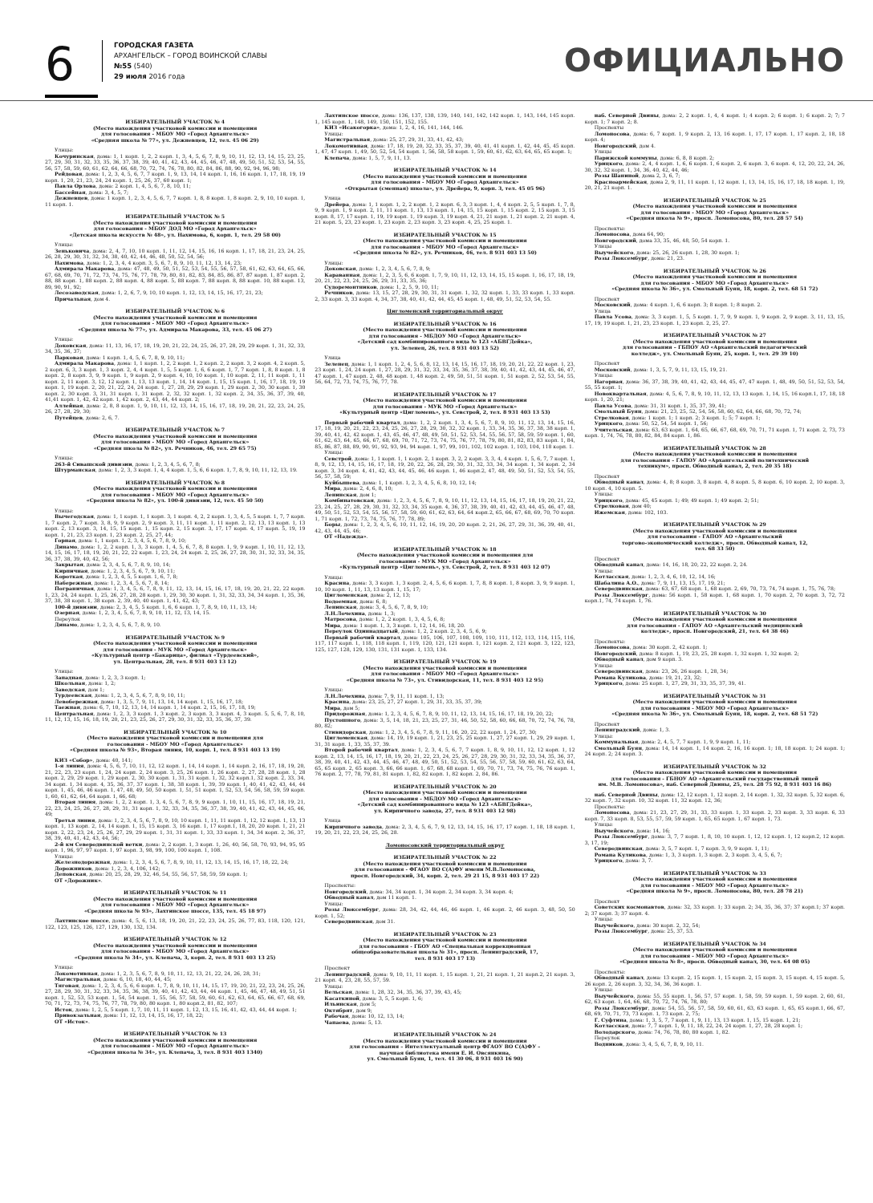6
ГОРОДСКАЯ ГАЗЕТА
АРХАНГЕЛЬСК – ГОРОД ВОИНСКОЙ СЛАВЫ
№55 (540)
29 июля 2016 года
ОФИЦИАЛЬНО
ИЗБИРАТЕЛЬНЫЙ УЧАСТОК № 4
(Место нахождения участковой комиссии и помещения
для голосования - МБОУ МО «Город Архангельск»
«Средняя школа № 77», ул. Дежневцев, 12, тел. 45 06 29)
Улицы:
Кочуринская, дома: 1, 1 корп. 1, 2, 2 корп. 1, 3, 4, 5, 6, 7, 8, 9, 10, 11, 12, 13, 14, 15, 23, 25, 27, 29, 30, 31, 32, 33, 35, 36, 37, 38, 39, 40, 41, 42, 43, 44, 45, 46, 47, 48, 49, 50, 51, 52, 53, 54, 55, 56, 57, 58, 59, 60, 61, 62, 64, 66, 68, 70, 72, 74, 76, 78, 80, 82, 84, 86, 88, 90, 92, 94, 96, 98;
Рейдовая, дома: 1, 2, 3, 4, 5, 6, 7, 7 корп. 1, 9, 13, 14, 14 корп. 1, 16, 16 корп. 1, 17, 18, 19, 19 корп. 1, 20, 21, 23, 24, 24 корп. 1, 25, 26, 37, 60 корп. 1;
Павла Орлова, дома: 2 корп. 1, 4, 5, 6, 7, 8, 10, 11;
Бассейная, дома: 3, 4, 5, 7;
Дежневцев, дома: 1 корп. 1, 2, 3, 4, 5, 6, 7, 7 корп. 1, 8, 8 корп. 1, 8 корп. 2, 9, 10, 10 корп. 1, 11 корп. 1.
ИЗБИРАТЕЛЬНЫЙ УЧАСТОК № 5
(Место нахождения участковой комиссии и помещения
для голосования - МБОУ ДОД МО «Город Архангельск»
«Детская школа искусств № 48», ул. Нахимова, 6, корп. 1, тел. 29 58 00)
Улицы:
Зеньковича, дома: 2, 4, 7, 10, 10 корп. 1, 11, 12, 14, 15, 16, 16 корп. 1, 17, 18, 21, 23, 24, 25, 26, 28, 29, 30, 31, 32, 34, 38, 40, 42, 44, 46, 48, 50, 52, 54, 56;
Нахимова, дома: 1, 2, 3, 4, 4 корп. 3, 5, 6, 7, 8, 9, 10, 11, 12, 13, 14, 23;
Адмирала Макарова, дома: 47, 48, 49, 50, 51, 52, 53, 54, 55, 56, 57, 58, 61, 62, 63, 64, 65, 66, 67, 68, 69, 70, 71, 72, 73, 74, 75, 76, 77, 78, 79, 80, 81, 82, 83, 84, 85, 86, 87, 87 корп. 1, 87 корп. 2, 88, 88 корп. 1, 88 корп. 2, 88 корп. 4, 88 корп. 5, 88 корп. 7, 88 корп. 8, 88 корп. 10, 88 корп. 13, 89, 90, 91, 92;
Лесозаводская, дома: 1, 2, 6, 7, 9, 10, 10 корп. 1, 12, 13, 14, 15, 16, 17, 21, 23;
Причальная, дом 4.
ИЗБИРАТЕЛЬНЫЙ УЧАСТОК № 6
(Место нахождения участковой комиссии и помещения
для голосования - МБОУ МО «Город Архангельск»
«Средняя школа № 77», ул. Адмирала Макарова, 33, тел. 45 06 27)
Улицы:
Доковская, дома: 11, 13, 16, 17, 18, 19, 20, 21, 22, 24, 25, 26, 27, 28, 29, 29 корп. 1, 31, 32, 33, 34, 35, 36, 37;
Парковая, дома: 1 корп. 1, 4, 5, 6, 7, 8, 9, 10, 11;
Адмирала Макарова, дома: 1, 1 корп. 1, 2, 2 корп. 1, 2 корп. 2, 2 корп. 3, 2 корп. 4, 2 корп. 5, 2 корп. 6, 3, 3 корп. 1, 3 корп. 2, 4, 4 корп. 1, 5, 5 корп. 1, 6, 6 корп. 1, 7, 7 корп. 1, 8, 8 корп. 1, 8 корп. 2, 8 корп. 3, 9, 9 корп. 1, 9 корп. 2, 9 корп. 4, 10, 10 корп. 1, 10 корп. 2, 11, 11 корп. 1, 11 корп. 2, 11 корп. 3, 12, 12 корп. 1, 13, 13 корп. 1, 14, 14 корп. 1, 15, 15 корп. 1, 16, 17, 18, 19, 19 корп. 1, 19 корп. 2, 20, 21, 22, 24, 24 корп. 1, 27, 28, 29, 29 корп. 1, 29 корп. 2, 30, 30 корп. 1, 30 корп. 2, 30 корп. 3, 31, 31 корп. 1, 31 корп. 2, 32, 32 корп. 1, 32 корп. 2, 34, 35, 36, 37, 39, 40, 41,41 корп. 1, 42, 42 корп. 1, 42 корп. 2, 43, 44, 44 корп. 2;
Аллейная, дома: 2, 8, 8 корп. 1, 9, 10, 11, 12, 13, 14, 15, 16, 17, 18, 19, 20, 21, 22, 23, 24, 25, 26, 27, 28, 29, 30;
Путейцев, дома: 2, 6, 7.
ИЗБИРАТЕЛЬНЫЙ УЧАСТОК № 7
(Место нахождения участковой комиссии и помещения
для голосования - МБОУ МО «Город Архангельск»
«Средняя школа № 82», ул. Речников, 46, тел. 29 65 75)
Улицы:
263-й Сивашской дивизии, дома: 1, 2, 3, 4, 5, 6, 7, 8;
Штурманская, дома: 1, 2, 3, 3 корп. 1, 4, 4 корп. 1, 5, 6, 6 корп. 1, 7, 8, 9, 10, 11, 12, 13, 19.
ИЗБИРАТЕЛЬНЫЙ УЧАСТОК № 8
(Место нахождения участковой комиссии и помещения
для голосования - МБОУ МО «Город Архангельск»
«Средняя школа № 82», ул. 100-й дивизии, 12, тел. 45 50 50)
Улицы:
Вычегодская, дома: 1, 1 корп. 1, 1 корп. 3, 1 корп. 4, 2, 2 корп. 1, 3, 4, 5, 5 корп. 1, 7, 7 корп. 1, 7 корп. 2, 7 корп. 3, 8, 9, 9 корп. 2, 9 корп. 3, 11, 11 корп. 1, 11 корп. 2, 12, 13, 13 корп. 1, 13 корп. 2, 13 корп. 3, 14, 15, 15 корп. 1, 15 корп. 2, 15 корп. 3, 17, 17 корп. 4, 17 корп. 5, 19, 19 корп. 1, 21, 23, 23 корп. 1, 23 корп. 2, 25, 27, 44;
Горная, дома: 1, 1 корп. 1, 2, 3, 4, 5, 6, 7, 8, 9, 10;
Динамо, дома: 1, 2, 2 корп. 1, 3, 3 корп. 1, 4, 5, 6, 7, 8, 8 корп. 1, 9, 9 корп. 1, 10, 11, 12, 13, 14, 15, 16, 17, 18, 19, 20, 21, 22, 22 корп. 1, 23, 24, 24 корп. 2, 25, 26, 27, 28, 30, 31, 32, 33, 34, 35, 36, 37, 38, 39, 40, 42, 56;
Закрытая, дома: 2, 3, 4, 5, 6, 7, 8, 9, 10, 14;
Кирпичная, дома: 1, 2, 3, 4, 5, 6, 7, 9, 10, 11;
Короткая, дома: 1, 2, 3, 4, 5, 5 корп. 1, 6, 7, 8;
Набережная, дома: 1, 2, 3, 4, 5, 6, 7, 8, 14;
Пограничная, дома: 1, 3, 4, 5, 6, 7, 8, 9, 11, 12, 13, 14, 15, 16, 17, 18, 19, 20, 21, 22, 22 корп. 1, 23, 24, 24 корп. 1, 25, 26, 27, 28, 28 корп. 1, 29, 30, 30 корп. 1, 31, 32, 33, 34, 34 корп. 1, 35, 36, 37, 38, 38 корп. 1, 38 корп. 2, 39, 40, 40 корп. 1, 41, 42, 43;
100-й дивизии, дома: 2, 3, 4, 5, 5 корп. 1, 6, 6 корп. 1, 7, 8, 9, 10, 11, 13, 14;
Озерная, дома: 1, 2, 3, 4, 5, 6, 7, 8, 9, 10, 11, 12, 13, 14, 15.
Переулок
Динамо, дома: 1, 2, 3, 4, 5, 6, 7, 8, 9, 10.
ИЗБИРАТЕЛЬНЫЙ УЧАСТОК № 9
(Место нахождения участковой комиссии и помещения
для голосования - МУК МО «Город Архангельск»
«Культурный центр «Бакарица», филиал «Турдеевский»,
ул. Центральная, 28, тел. 8 931 403 13 12)
Улицы:
Западная, дома: 1, 2, 3, 3 корп. 1;
Школьная, дома: 1, 2;
Заводская, дом 1;
Турдеевская, дома: 1, 2, 3, 4, 5, 6, 7, 8, 9, 10, 11;
Левобережная, дома: 1, 3, 5, 7, 9, 11, 13, 14, 14 корп. 1, 15, 16, 17, 18;
Таежная, дома: 6, 7, 10, 12, 13, 14, 14 корп. 1, 14 корп. 2, 15, 16, 17, 18, 19;
Центральная, дома: 1, 2, 3, 3 корп. 1, 3 корп. 2, 3 корп. 3, 3 корп. 4, 3 корп. 5, 5, 6, 7, 8, 10, 11, 12, 13, 15, 16, 18, 19, 20, 21, 23, 25, 26, 27, 29, 30, 31, 32, 33, 35, 36, 37, 39.
ИЗБИРАТЕЛЬНЫЙ УЧАСТОК № 10
(Место нахождения участковой комиссии и помещения для
голосования - МБОУ МО «Город Архангельск»
«Средняя школа № 93», Вторая линия, 10, корп. 1, тел. 8 931 403 13 19)
КИЗ «Собор», дома: 40, 141;
1-я линия, дома: 4, 5, 6, 7, 10, 11, 12, 12 корп. 1, 14, 14 корп. 1, 14 корп. 2, 16, 17, 18, 19, 20, 21, 22, 23, 23 корп. 1, 24, 24 корп. 2, 24 корп. 3, 25, 26 корп. 1, 26 корп. 2, 27, 28, 28 корп. 1, 28 корп. 2, 29, 29 корп. 1, 29 корп. 2, 30, 30 корп. 1, 31, 31 корп. 1, 32, 32 корп.1, 32 корп. 2, 33, 34, 34 корп. 1, 34 корп. 4, 35, 36, 37, 37 корп. 1, 38, 38 корп. 1, 39, 39 корп. 1, 40, 41, 42, 43, 44, 44 корп. 1, 45, 46, 46 корп. 1, 47, 48, 49, 50, 50 корп. 1, 51, 51 корп. 1, 52, 53, 54, 56, 58, 59, 59 корп. 1, 60, 61, 62, 64, 64 корп. 1, 66, 68;
Вторая линия, дома: 1, 2, 2 корп. 1, 3, 4, 5, 6, 7, 8, 9, 9 корп. 1, 10, 11, 15, 16, 17, 18, 19, 21, 22, 23, 24, 25, 26, 27, 28, 29, 31, 31 корп. 1, 32, 33, 34, 35, 36, 37, 38, 39, 40, 41, 42, 43, 44, 45, 46, 49;
Третья линия, дома: 1, 2, 3, 4, 5, 6, 7, 8, 9, 10, 10 корп. 1, 11, 11 корп. 1, 12, 12 корп. 1, 13, 13 корп. 1, 13 корп. 2, 14, 14 корп. 1, 15, 15 корп. 3, 16 корп. 1, 17 корп.1, 18, 20, 20 корп. 1, 21, 21 корп. 2, 22, 23, 24, 25, 26, 27, 29, 29 корп. 1, 31, 31 корп. 1, 33, 33 корп. 1, 34, 34 корп. 2, 36, 37, 38, 39, 40, 41, 42, 43, 44, 56;
2-й км Северодвинской ветки, дома: 2, 2 корп. 1, 3 корп. 1, 26, 40, 56, 58, 70, 93, 94, 95, 95 корп. 1, 96, 97, 97 корп. 1, 97 корп. 3, 98, 99, 100, 100 корп. 1, 108.
Улицы:
Железнодорожная, дома: 1, 2, 3, 4, 5, 6, 7, 8, 9, 10, 11, 12, 13, 14, 15, 16, 17, 18, 22, 24;
Дорожников, дома: 1, 2, 3, 4, 106, 142;
Деповская, дома: 20, 25, 28, 29, 32, 46, 54, 55, 56, 57, 58, 59, 59 корп. 1;
ОТ «Дорожник».
ИЗБИРАТЕЛЬНЫЙ УЧАСТОК № 11
(Место нахождения участковой комиссии и помещения
для голосования - МБОУ МО «Город Архангельск»
«Средняя школа № 93», Лахтинское шоссе, 135, тел. 45 18 97)
Лахтинское шоссе, дома: 4, 5, 6, 13, 18, 19, 20, 21, 22, 23, 24, 25, 26, 77, 83, 118, 120, 121, 122, 123, 125, 126, 127, 129, 130, 132, 134.
ИЗБИРАТЕЛЬНЫЙ УЧАСТОК № 12
(Место нахождения участковой комиссии и помещения
для голосования - МБОУ МО «Город Архангельск»
«Средняя школа № 34», ул. Клепача, 3, корп. 2, тел. 8 931 403 13 25)
Улицы:
Локомотивная, дома: 1, 2, 3, 5, 6, 7, 8, 9, 10, 11, 12, 13, 21, 22, 24, 26, 28, 31;
Магистральная, дома: 6, 10, 18, 40, 44, 45;
Тяговая, дома: 1, 2, 3, 4, 5, 6, 6 корп. 1, 7, 8, 9, 10, 11, 14, 15, 17, 19, 20, 21, 22, 23, 24, 25, 26, 27, 28, 29, 30, 31, 32, 33, 34, 35, 36, 38, 39, 40, 41, 42, 43, 44, 44 корп. 1, 45, 46, 47, 48, 49, 51, 51 корп. 1, 52, 53, 53 корп. 1, 54, 54 корп. 1, 55, 56, 57, 58, 59, 60, 61, 62, 63, 64, 65, 66, 67, 68, 69, 70, 71, 72, 73, 74, 75, 76, 77, 78, 79, 80, 80 корп. 1, 80 корп.2, 81, 82, 107;
Исток, дома: 1, 2, 5, 5 корп. 1, 7, 10, 11, 11 корп. 1, 12, 13, 15, 16, 41, 42, 43, 44, 44 корп. 1;
Привокзальная, дома: 11, 12, 13, 14, 15, 16, 17, 18, 22;
ОТ «Исток».
ИЗБИРАТЕЛЬНЫЙ УЧАСТОК № 13
(Место нахождения участковой комиссии и помещения
для голосования - МБОУ МО «Город Архангельск»
«Средняя школа № 34», ул. Клепача, 3, тел. 8 931 403 1340)
Лахтинское шоссе, дома: 136, 137, 138, 139, 140, 141, 142, 142 корп. 1, 143, 144, 145 корп. 1, 145 корп. 1, 148, 149, 150, 151, 152, 155.
КИЗ «Исакогорка», дома: 1, 2, 4, 16, 141, 144, 146.
Улицы:
Магистральная, дома: 25, 27, 29, 31, 33, 41, 42, 43;
Локомотивная, дома: 17, 18, 19, 20, 32, 33, 35, 37, 39, 40, 41, 41 корп. 1, 42, 44, 45, 45 корп. 1, 47, 47 корп. 1, 49, 50, 52, 54, 54 корп. 1, 56, 58, 58 корп. 1, 59, 60, 61, 62, 63, 64, 65, 65 корп. 1;
Клепача, дома: 1, 5, 7, 9, 11, 13.
ИЗБИРАТЕЛЬНЫЙ УЧАСТОК № 14
(Место нахождения участковой комиссии и помещения
для голосования - МБОУ МО «Город Архангельск»
«Открытая (сменная) школа», ул. Дрейера, 9, корп. 3, тел. 45 05 96)
Улица
Дрейера, дома: 1, 1 корп. 1, 2, 2 корп. 1, 2 корп. 6, 3, 3 корп. 1, 4, 4 корп. 2, 5, 5 корп. 1, 7, 8, 9, 9 корп. 1, 9 корп. 2, 11, 11 корп. 1, 13, 13 корп. 1, 14, 15, 15 корп. 1, 15 корп. 2, 15 корп. 3, 15 корп. 8, 17, 17 корп. 1, 19, 19 корп. 1, 19 корп. 3, 19 корп. 4, 21, 21 корп. 1, 21 корп. 2, 21 корп. 4, 21 корп. 5, 23, 23 корп. 1, 23 корп. 2, 23 корп. 3, 23 корп. 4, 25, 25 корп. 1.
ИЗБИРАТЕЛЬНЫЙ УЧАСТОК № 15
(Место нахождения участковой комиссии и помещения
для голосования - МБОУ МО «Город Архангельск»
«Средняя школа № 82», ул. Речников, 46, тел. 8 931 403 13 50)
Улицы:
Доковская, дома: 1, 2, 3, 4, 5, 6, 7, 8, 9;
Караванная, дома: 1, 2, 3, 5, 6, 6 корп. 1, 7, 9, 10, 11, 12, 13, 14, 15, 15 корп. 1, 16, 17, 18, 19, 20, 21, 22, 23, 24, 25, 26, 29, 31, 33, 35, 36;
Судоремонтников, дома: 1, 2, 5, 9, 10, 11;
Речников, дома: 13, 15, 27, 28, 29, 30, 31, 31 корп. 1, 32, 32 корп. 1, 33, 33 корп. 1, 33 корп. 2, 33 корп. 3, 33 корп. 4, 34, 37, 38, 40, 41, 42, 44, 45, 45 корп. 1, 48, 49, 51, 52, 53, 54, 55.
Цигломенский территориальный округ
ИЗБИРАТЕЛЬНЫЙ УЧАСТОК № 16
(Место нахождения участковой комиссии и помещения
для голосования - МБДОУ МО «Город Архангельск»
«Детский сад комбинированного вида № 123 «АБВГДейка»,
ул. Зеленец, 26, тел. 8 931 403 13 52)
Улица
Зеленец, дома: 1, 1 корп. 1, 2, 4, 5, 6, 8, 12, 13, 14, 15, 16, 17, 18, 19, 20, 21, 22, 22 корп. 1, 23, 23 корп. 1, 24, 24 корп. 1, 27, 28, 29, 31, 32, 33, 34, 35, 36, 37, 38, 39, 40, 41, 42, 43, 44, 45, 46, 47, 47 корп. 1, 47 корп. 2, 48, 48 корп. 1, 48 корп. 2, 49, 50, 51, 51 корп. 1, 51 корп. 2, 52, 53, 54, 55, 56, 64, 72, 73, 74, 75, 76, 77, 78.
ИЗБИРАТЕЛЬНЫЙ УЧАСТОК № 17
(Место нахождения участковой комиссии и помещения
для голосования - МУК МО «Город Архангельск»
«Культурный центр «Цигломень», ул. Севстрой, 2, тел. 8 931 403 13 53)
Первый рабочий квартал, дома: 1, 2, 2 корп. 1, 3, 4, 5, 6, 7, 8, 9, 10, 11, 12, 13, 14, 15, 16, 17, 18, 19, 20, 21, 22, 23, 24, 25, 26, 27, 28, 29, 30, 32, 32 корп. 1, 33, 34, 35, 36, 37, 38, 38 корп. 1, 39, 40, 41, 42, 42 корп. 1, 43, 45, 46, 47, 48, 49, 50, 51, 52, 53, 54, 55, 56, 57, 58, 59, 59 корп. 1, 60, 61, 62, 63, 64, 65, 66, 67, 68, 69, 70, 71, 72, 73, 74, 75, 76, 77, 78, 79, 80, 81, 82, 83, 83 корп. 1, 84, 85, 86, 87, 88, 89, 90, 91, 92, 93, 94, 94 корп. 1, 97, 99, 101, 102, 102 корп. 1, 103, 104, 118 корп. 1.
Улицы:
Севстрой, дома: 1, 1 корп. 1, 1 корп. 2, 1 корп. 3, 2, 2 корп. 3, 3, 4, 4 корп. 1, 5, 6, 7, 7 корп. 1, 8, 9, 12, 13, 14, 15, 16, 17, 18, 19, 20, 22, 26, 28, 29, 30, 31, 32, 33, 34, 34 корп. 1, 34 корп. 2, 34 корп. 3, 34 корп. 4, 41, 42, 43, 44, 45, 46, 46 корп. 1, 46 корп.2, 47, 48, 49, 50, 51, 52, 53, 54, 55, 56, 57, 58, 59;
Куйбышева, дома: 1, 1 корп. 1, 2, 3, 4, 5, 6, 8, 10, 12, 14;
Мира, дома: 2, 4, 6, 8, 10;
Ленинская, дом 1;
Комбинатовская, дома: 1, 2, 3, 4, 5, 6, 7, 8, 9, 10, 11, 12, 13, 14, 15, 16, 17, 18, 19, 20, 21, 22, 23, 24, 25, 27, 28, 29, 30, 31, 32, 33, 34, 35 корп. 4, 36, 37, 38, 39, 40, 41, 42, 43, 44, 45, 46, 47, 48, 49, 50, 51, 52, 53, 54, 55, 56, 57, 58, 59, 60, 61, 62, 63, 64, 64 корп.2, 65, 66, 67, 68, 69, 70, 70 корп. 1, 71 корп. 1, 72, 73, 74, 75, 76, 77, 78, 89;
Боры, дома: 1, 2, 3, 4, 5, 6, 10, 11, 12, 16, 19, 20, 20 корп. 2, 21, 26, 27, 29, 31, 36, 39, 40, 41, 42, 43, 44, 45, 46;
ОТ «Надежда».
ИЗБИРАТЕЛЬНЫЙ УЧАСТОК № 18
(Место нахождения участковой комиссии и помещения для
голосования - МУК МО «Город Архангельск»
«Культурный центр «Цигломень», ул. Севстрой, 2, тел. 8 931 403 12 07)
Улицы:
Красина, дома: 3, 3 корп. 1, 3 корп. 2, 4, 5, 6, 6 корп. 1, 7, 8, 8 корп. 1, 8 корп. 3, 9, 9 корп. 1, 10, 10 корп. 1, 11, 13, 13 корп. 1, 15, 17;
Цигломенская, дома: 2, 12, 13;
Водоемная, дома: 6, 8;
Ленинская, дома: 3, 4, 5, 6, 7, 8, 9, 10;
Л.Н.Лочехина, дома: 1, 3;
Матросова, дома: 1, 2, 2 корп. 1, 3, 4, 5, 6, 8;
Мира, дома: 1 корп. 1, 3, 3 корп. 1, 12, 14, 16, 18, 20.
Переулок Одиннадцатый, дома: 1, 2, 2 корп. 2, 3, 4, 5, 6, 9;
Первый рабочий квартал, дома: 105, 106, 107, 108, 109, 110, 111, 112, 113, 114, 115, 116, 117, 117 корп. 1, 118, 118 корп. 1, 119, 120, 121, 121 корп. 1, 121 корп. 2, 121 корп. 3, 122, 123, 125, 127, 128, 129, 130, 131, 131 корп. 1, 133, 134.
ИЗБИРАТЕЛЬНЫЙ УЧАСТОК № 19
(Место нахождения участковой комиссии и помещения
для голосования - МБОУ МО «Город Архангельск»
«Средняя школа № 73», ул. Стивидорская, 11, тел. 8 931 403 12 95)
Улицы:
Л.Н.Лочехина, дома: 7, 9, 11, 11 корп. 1, 13;
Красина, дома: 23, 25, 27, 27 корп. 1, 29, 31, 33, 35, 37, 39;
Мира, дом 5;
Придорожная, дома: 1, 2, 3, 4, 5, 6, 7, 8, 9, 10, 11, 12, 13, 14, 15, 16, 17, 18, 19, 20, 22;
Пустошного, дома: 3, 5, 14, 18, 21, 23, 25, 27, 31, 46, 50, 52, 58, 60, 66, 68, 70, 72, 74, 76, 78, 80, 82;
Стивидорская, дома: 1, 2, 3, 4, 5, 6, 7, 8, 9, 11, 16, 20, 22, 22 корп. 1, 24, 27, 30;
Цигломенская, дома: 14, 19, 19 корп. 1, 21, 23, 25, 25 корп. 1, 27, 27 корп. 1, 29, 29 корп. 1, 31, 31 корп. 1, 33, 35, 37, 39.
Второй рабочий квартал, дома: 1, 2, 3, 4, 5, 6, 7, 7 корп. 1, 8, 9, 10, 11, 12, 12 корп. 1, 12 корп. 2, 13, 14, 15, 16, 17, 18, 19, 20, 21, 22, 23, 24, 25, 26, 27, 28, 29, 30, 31, 32, 33, 34, 35, 36, 37, 38, 39, 40, 41, 42, 43, 44, 45, 46, 47, 48, 49, 50, 51, 52, 53, 54, 55, 56, 57, 58, 59, 60, 61, 62, 63, 64, 65, 65 корп. 2, 65 корп. 3, 66, 66 корп. 1, 67, 68, 68 корп. 1, 69, 70, 71, 73, 74, 75, 76, 76 корп. 1, 76 корп. 2, 77, 78, 79, 81, 81 корп. 1, 82, 82 корп. 1, 82 корп. 2, 84, 86.
ИЗБИРАТЕЛЬНЫЙ УЧАСТОК № 20
(Место нахождения участковой комиссии и помещения
для голосования - МБДОУ МО «Город Архангельск»
«Детский сад комбинированного вида № 123 «АБВГДейка»,
ул. Кирпичного завода, 27, тел. 8 931 403 12 98)
Улица
Кирпичного завода, дома: 2, 3, 4, 5, 6, 7, 9, 12, 13, 14, 15, 16, 17, 17 корп. 1, 18, 18 корп. 1, 19, 20, 21, 22, 23, 24, 25, 26, 28.
Ломоносовский территориальный округ
ИЗБИРАТЕЛЬНЫЙ УЧАСТОК № 22
(Место нахождения участковой комиссии и помещения
для голосования - ФГАОУ ВО С(А)ФУ имени М.В.Ломоносова,
просп. Новгородский, 34, корп. 2, тел. 29 21 15, 8 931 403 17 22)
Проспекты:
Новгородский, дома: 34, 34 корп. 1, 34 корп. 2, 34 корп. 3, 34 корп. 4;
Обводный канал, дом 11 корп. 1.
Улицы:
Розы Люксембург, дома: 28, 34, 42, 44, 46, 46 корп. 1, 46 корп. 2, 46 корп. 3, 48, 50, 50 корп. 1, 52;
Северодвинская, дом 31.
ИЗБИРАТЕЛЬНЫЙ УЧАСТОК № 23
(Место нахождения участковой комиссии и помещения
для голосования - ГБОУ АО «Специальная коррекционная
общеобразовательная школа № 31», просп. Ленинградский, 17,
тел. 8 931 403 17 13)
Проспект
Ленинградский, дома: 9, 10, 11, 11 корп. 1, 15 корп. 1, 21, 21 корп. 1, 21 корп.2, 21 корп. 3, 21 корп. 4, 23, 28, 55, 57, 59.
Улицы:
Вельская, дома: 1, 28, 32, 34, 35, 36, 37, 39, 43, 45;
Касаткиной, дома: 3, 5, 5 корп. 1, 6;
Ильинская, дом 5;
Октябрят, дом 9;
Рабочая, дома: 10, 12, 13, 14;
Чапаева, дома: 5, 13.
ИЗБИРАТЕЛЬНЫЙ УЧАСТОК № 24
(Место нахождения участковой комиссии и помещения
для голосования – Интеллектуальный центр ФГАОУ ВО С(А)ФУ –
научная библиотека имени Е. И. Овсянкина,
ул. Смольный Буян, 1, тел. 41 30 06, 8 931 403 16 90)
наб. Северной Двины, дома: 2, 2 корп. 1, 4, 4 корп. 1; 4 корп. 2; 6 корп. 1; 6 корп. 2; 7; 7 корп. 1; 7 корп. 2; 8.
Проспекты
Ломоносова, дома: 6, 7 корп. 1, 9 корп. 2, 13, 16 корп. 1, 17, 17 корп. 1, 17 корп. 2, 18, 18 корп. 4;
Новгородский, дом 4.
Улицы
Парижской коммуны, дома: 6, 8, 8 корп. 2;
Урицкого, дома: 2, 4, 4 корп. 1, 6, 6 корп. 1, 6 корп. 2, 6 корп. 3, 6 корп. 4, 12, 20, 22, 24, 26, 30, 32, 32 корп. 1, 34, 36, 40, 42, 44, 46;
Розы Шаниной, дома 2, 3, 6, 7;
Красноармейская, дома 2, 9, 11, 11 корп. 1, 12 корп. 1, 13, 14, 15, 16, 17, 18, 18 корп. 1, 19, 20, 21, 21 корп. 1.
ИЗБИРАТЕЛЬНЫЙ УЧАСТОК № 25
(Место нахождения участковой комиссии и помещения
для голосования - МБОУ МО «Город Архангельск»
«Средняя школа № 9», просп. Ломоносова, 80, тел. 28 57 54)
Проспекты:
Ломоносова, дома 64, 90;
Новгородский, дома 33, 35, 46, 48, 50, 54 корп. 1.
Улицы
Выучейского, дома: 25, 26, 26 корп. 1, 28, 30 корп. 1;
Розы Люксембург, дома: 21, 23.
ИЗБИРАТЕЛЬНЫЙ УЧАСТОК № 26
(Место нахождения участковой комиссии и помещения
для голосования - МБОУ МО «Город Архангельск»
«Средняя школа № 36», ул. Смольный Буян, 18, корп. 2, тел. 68 51 72)
Проспект
Московский, дома: 4 корп. 1, 6, 6 корп. 3; 8 корп. 1; 8 корп. 2.
Улица
Павла Усова, дома: 3, 3 корп. 1, 5, 5 корп. 1, 7, 9, 9 корп. 1, 9 корп. 2, 9 корп. 3, 11, 13, 15, 17, 19, 19 корп. 1, 21, 23, 23 корп. 1, 23 корп. 2, 25, 27.
ИЗБИРАТЕЛЬНЫЙ УЧАСТОК № 27
(Место нахождения участковой комиссии и помещения
для голосования – ГБПОУ АО «Архангельский педагогический
колледж», ул. Смольный Буян, 25, корп. 1, тел. 29 39 10)
Проспект
Московский, дома: 1, 3, 5, 7, 9, 11, 13, 15, 19, 21.
Улицы:
Нагорная, дома: 36, 37, 38, 39, 40, 41, 42, 43, 44, 45, 47, 47 корп. 1, 48, 49, 50, 51, 52, 53, 54, 55, 55 корп. 1;
Новоквартальная, дома: 4, 5, 6, 7, 8, 9, 10, 11, 12, 13, 13 корп. 1, 14, 15, 16 корп.1, 17, 18, 18 корп. 1, 20, 21;
Павла Усова, дома: 31, 31 корп. 1, 35, 37, 39, 41;
Смольный Буян, дома: 21, 23, 25, 52, 54, 56, 58, 60, 62, 64, 66, 68, 70, 72, 74;
Стрелковая, дома: 1 корп. 1; 1 корп. 2; 3 корп. 1; 5; 7 корп. 1;
Урицкого, дома: 50, 52, 54, 54 корп. 1, 56;
Учительская, дома: 63, 63 корп. 1, 64, 65, 66, 67, 68, 69, 70, 71, 71 корп. 1, 71 корп. 2, 73, 73 корп. 1, 74, 76, 78, 80, 82, 84, 84 корп. 1, 86.
ИЗБИРАТЕЛЬНЫЙ УЧАСТОК № 28
(Место нахождения участковой комиссии и помещения
для голосования – ГАПОУ АО «Архангельский политехнический
техникум», просп. Обводный канал, 2, тел. 20 35 18)
Проспект
Обводный канал, дома: 4, 8; 8 корп. 3, 8 корп. 4, 8 корп. 5, 8 корп. 6, 10 корп. 2, 10 корп. 3, 10 корп. 4, 10 корп. 5.
Улицы:
Урицкого, дома: 45, 45 корп. 1; 49; 49 корп. 1; 49 корп. 2; 51;
Стрелковая, дом 40;
Ижемская, дома: 102, 103.
ИЗБИРАТЕЛЬНЫЙ УЧАСТОК № 29
(Место нахождения участковой комиссии и помещения
для голосования - ГАПОУ АО «Архангельский
торгово-экономический колледж», просп. Обводный канал, 12,
тел. 68 33 50)
Проспект
Обводный канал, дома: 14, 16, 18, 20, 22, 22 корп. 2, 24.
Улицы:
Котласская, дома: 1, 2, 3, 4, 6, 10, 12, 14, 16;
Шабалина А.О., дома: 7, 9, 11, 13, 15, 17, 19, 21;
Северодвинская, дома: 63, 67, 68 корп. 1, 68 корп. 2, 69, 70, 73, 74, 74 корп. 1, 75, 76, 78;
Розы Люксембург, дома: 56 корп. 1, 58 корп. 1, 68 корп. 1, 70 корп. 2, 70 корп. 3, 72, 72 корп.1, 74, 74 корп. 1, 76.
ИЗБИРАТЕЛЬНЫЙ УЧАСТОК № 30
(Место нахождения участковой комиссии и помещения
для голосования - ГАПОУ АО «Архангельский медицинский
колледж», просп. Новгородский, 21, тел. 64 38 46)
Проспекты:
Ломоносова, дома: 30 корп. 2, 42 корп. 1;
Новгородский, дома: 8 корп. 1, 19, 23, 25, 28 корп. 1, 32 корп. 1, 32 корп. 2;
Обводный канал, дом 9 корп. 3.
Улицы:
Северодвинская, дома: 23, 26, 26 корп. 1, 28, 34;
Романа Куликова, дома: 19, 21, 23, 32;
Урицкого, дома: 25 корп. 1, 27, 29, 31, 33, 35, 37, 39, 41.
ИЗБИРАТЕЛЬНЫЙ УЧАСТОК № 31
(Место нахождения участковой комиссии и помещения
для голосования - МБОУ МО «Город Архангельск»
«Средняя школа № 36», ул. Смольный Буян, 18, корп. 2, тел. 68 51 72)
Проспект
Ленинградский, дома: 1, 3.
Улицы:
Коммунальная, дома: 2, 4, 5, 7, 7 корп. 1, 9, 9 корп. 1, 11;
Смольный Буян, дома: 14, 14 корп. 1, 14 корп. 2, 16, 16 корп. 1; 18, 18 корп. 1; 24 корп. 1; 24 корп. 2; 24 корп. 3.
ИЗБИРАТЕЛЬНЫЙ УЧАСТОК № 32
(Место нахождения участковой комиссии и помещения
для голосования - ГБНОУ АО «Архангельский государственный лицей
им. М.В. Ломоносова», наб. Северной Двины, 25, тел. 28 75 92, 8 931 403 16 86)
наб. Северной Двины, дома: 12, 12 корп. 1, 12 корп. 2, 14 корп. 1, 32, 32 корп. 5, 32 корп. 6, 32 корп. 7, 32 корп. 10, 32 корп. 11, 32 корп. 12, 36;
Проспекты:
Ломоносова, дома: 21, 23, 27, 29, 31, 33, 33 корп. 1, 33 корп. 2, 33 корп. 3, 33 корп. 6, 33 корп. 7, 33 корп. 8, 53, 55, 57, 59, 59 корп. 1, 65, 65 корп. 1, 67 корп. 1, 73.
Улицы:
Выучейского, дома: 14, 16;
Розы Люксембург, дома: 3, 7, 7 корп. 1, 8, 10, 10 корп. 1, 12, 12 корп. 1, 12 корп.2, 12 корп. 3, 17, 19;
Северодвинская, дома: 3, 5, 7 корп. 1, 7 корп. 3, 9, 9 корп. 1, 11;
Романа Куликова, дома: 1, 3, 3 корп. 1, 3 корп. 2, 3 корп. 3, 4, 5, 6, 7;
Урицкого, дома: 3, 7.
ИЗБИРАТЕЛЬНЫЙ УЧАСТОК № 33
(Место нахождения участковой комиссии и помещения
для голосования - МБОУ МО «Город Архангельск»
«Средняя школа № 9», просп. Ломоносова, 80, тел. 28 78 21)
Проспект
Советских космонавтов, дома: 32, 33 корп. 1; 33 корп. 2; 34, 35, 36, 37; 37 корп.1; 37 корп. 2; 37 корп. 3; 37 корп. 4.
Улицы:
Выучейского, дома: 30 корп. 2, 32, 54;
Розы Люксембург, дома: 25, 37, 53.
ИЗБИРАТЕЛЬНЫЙ УЧАСТОК № 34
(Место нахождения участковой комиссии и помещения
для голосования - МБОУ МО «Город Архангельск»
«Средняя школа № 8», просп. Обводный канал, 30, тел. 64 08 05)
Проспекты:
Обводный канал, дома: 13 корп. 2, 15 корп. 1, 15 корп. 2, 15 корп. 3, 15 корп. 4, 15 корп. 5, 26 корп. 2, 26 корп. 3, 32, 34, 36, 36 корп. 1.
Улицы:
Выучейского, дома: 55, 55 корп. 1, 56, 57, 57 корп. 1, 58, 59, 59 корп. 1, 59 корп. 2, 60, 61, 62, 63 корп. 1, 64, 66, 68, 70, 72, 74, 76, 78, 80;
Розы Люксембург, дома: 54, 55, 56, 57, 58, 59, 60, 61, 63, 63 корп. 1, 65, 65 корп.1, 66, 67, 68, 69, 70, 71, 73, 73 корп. 1, 73 корп. 2, 75;
Г. Суфтина, дома: 1, 3, 5, 7, 7 корп. 1, 9, 11, 13, 13 корп. 1, 15, 15 корп. 1, 21;
Котласская, дома: 7, 7 корп. 1, 9, 11, 18, 22, 24, 24 корп. 1, 27, 28, 28 корп. 1;
Володарского, дома: 74, 76, 78, 80, 80 корп. 1, 82.
Переулок
Водников, дома: 3, 4, 5, 6, 7, 8, 9, 10, 11.